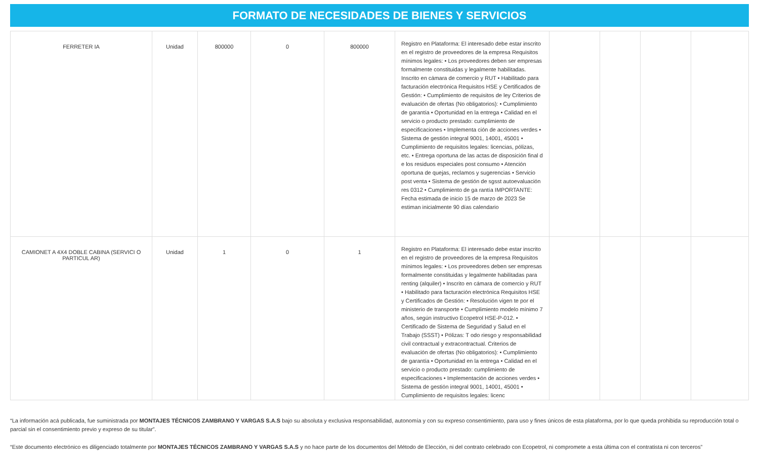FORMATO DE NECESIDADES DE BIENES Y SERVICIOS
| FERRETER IA | Unidad | 800000 | 0 | 800000 | Registro en Plataforma: El interesado debe estar inscrito en el registro de proveedores de la empresa Requisitos mínimos legales: • Los proveedores deben ser empresas formalmente constituidas y legalmente habilitadas. Inscrito en cámara de comercio y RUT • Habilitado para facturación electrónica Requisitos HSE y Certificados de Gestión: • Cumplimiento de requisitos de ley Criterios de evaluación de ofertas (No obligatorios): • Cumplimiento de garantía • Oportunidad en la entrega • Calidad en el servicio o producto prestado: cumplimiento de especificaciones • Implementa ción de acciones verdes • Sistema de gestión integral 9001, 14001, 45001 • Cumplimiento de requisitos legales: licencias, pólizas, etc. • Entrega oportuna de las actas de disposición final d e los residuos especiales post consumo • Atención oportuna de quejas, reclamos y sugerencias • Servicio post venta • Sistema de gestión de sgsst autoevaluación res 0312 • Cumplimiento de ga rantía IMPORTANTE: Fecha estimada de inicio 15 de marzo de 2023 Se estiman inicialmente 90 días calendario | | | | |
| CAMIONET A 4X4 DOBLE CABINA (SERVICI O PARTICUL AR) | Unidad | 1 | 0 | 1 | Registro en Plataforma: El interesado debe estar inscrito en el registro de proveedores de la empresa Requisitos mínimos legales: • Los proveedores deben ser empresas formalmente constituidas y legalmente habilitadas para renting (alquiler) • Inscrito en cámara de comercio y RUT • Habilitado para facturación electrónica Requisitos HSE y Certificados de Gestión: • Resolución vigen te por el ministerio de transporte • Cumplimiento modelo mínimo 7 años, según instructivo Ecopetrol HSE-P-012. • Certificado de Sistema de Seguridad y Salud en el Trabajo (SSST) • Pólizas: T odo riesgo y responsabilidad civil contractual y extracontractual. Criterios de evaluación de ofertas (No obligatorios): • Cumplimiento de garantía • Oportunidad en la entrega • Calidad en el servicio o producto prestado: cumplimiento de especificaciones • Implementación de acciones verdes • Sistema de gestión integral 9001, 14001, 45001 • Cumplimiento de requisitos legales: licenc | | | | |
“La información acá publicada, fue suministrada por MONTAJES TÉCNICOS ZAMBRANO Y VARGAS S.A.S bajo su absoluta y exclusiva responsabilidad, autonomía y con su expreso consentimiento, para uso y fines únicos de esta plataforma, por lo que queda prohibida su reproducción total o parcial sin el consentimiento previo y expreso de su titular”.
“Este documento electrónico es diligenciado totalmente por MONTAJES TÉCNICOS ZAMBRANO Y VARGAS S.A.S y no hace parte de los documentos del Método de Elección, ni del contrato celebrado con Ecopetrol, ni compromete a esta última con el contratista ni con terceros”